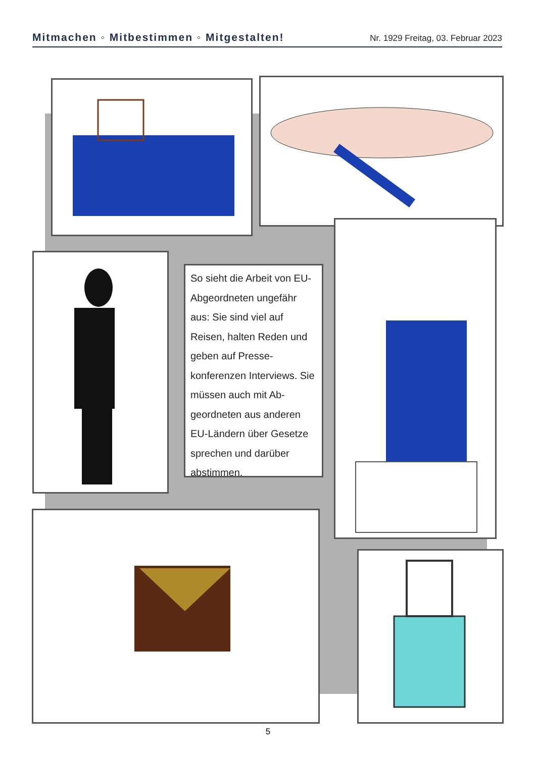Mitmachen ◦ Mitbestimmen ◦ Mitgestalten! Nr. 1929 Freitag, 03. Februar 2023
So sieht die Arbeit von EU-Abgeordneten un­gefähr aus: Sie sind viel auf Reisen, halten Reden und geben auf Presse­konferenzen Interviews. Sie müssen auch mit Ab­geordneten aus anderen EU-Ländern über Geset­ze sprechen und darüber abstimmen.
5